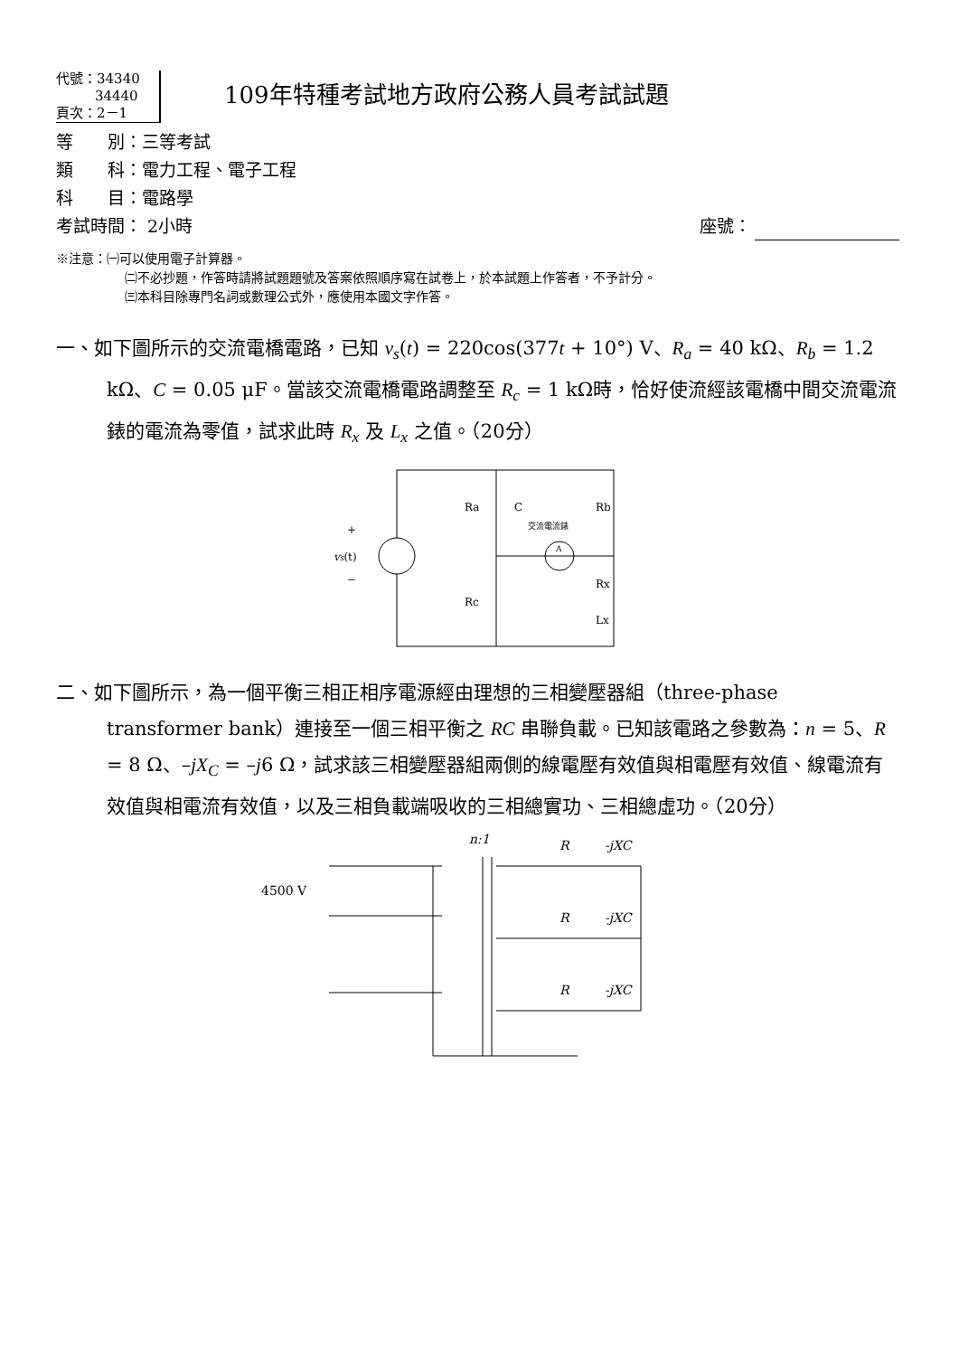代號：34340
34440
頁次：2－1
109年特種考試地方政府公務人員考試試題
等　　別：三等考試
類　　科：電力工程、電子工程
科　　目：電路學
考試時間： 2小時 座號：
※注意：㈠可以使用電子計算器。
㈡不必抄題，作答時請將試題題號及答案依照順序寫在試卷上，於本試題上作答者，不予計分。
㈢本科目除專門名詞或數理公式外，應使用本國文字作答。
一、如下圖所示的交流電橋電路，已知 v<sub>s</sub>(t) = 220cos(377t + 10°) V、R<sub>a</sub> = 40 kΩ、R<sub>b</sub> = 1.2 kΩ、C = 0.05 μF。當該交流電橋電路調整至 R<sub>c</sub> = 1 kΩ時，恰好使流經該電橋中間交流電流錶的電流為零值，試求此時 R<sub>x</sub> 及 L<sub>x</sub> 之值。（20分）
+
vs(t)
−
Ra
C
交流電流錶
A
Rb
Rx
Lx
Rc
二、如下圖所示，為一個平衡三相正相序電源經由理想的三相變壓器組（three-phase transformer bank）連接至一個三相平衡之 RC 串聯負載。已知該電路之參數為：n = 5、R = 8 Ω、–jX<sub>C</sub> = –j6 Ω，試求該三相變壓器組兩側的線電壓有效值與相電壓有效值、線電流有效值與相電流有效值，以及三相負載端吸收的三相總實功、三相總虛功。（20分）
n:1
4500 V
R
-jXC
R
-jXC
R
-jXC